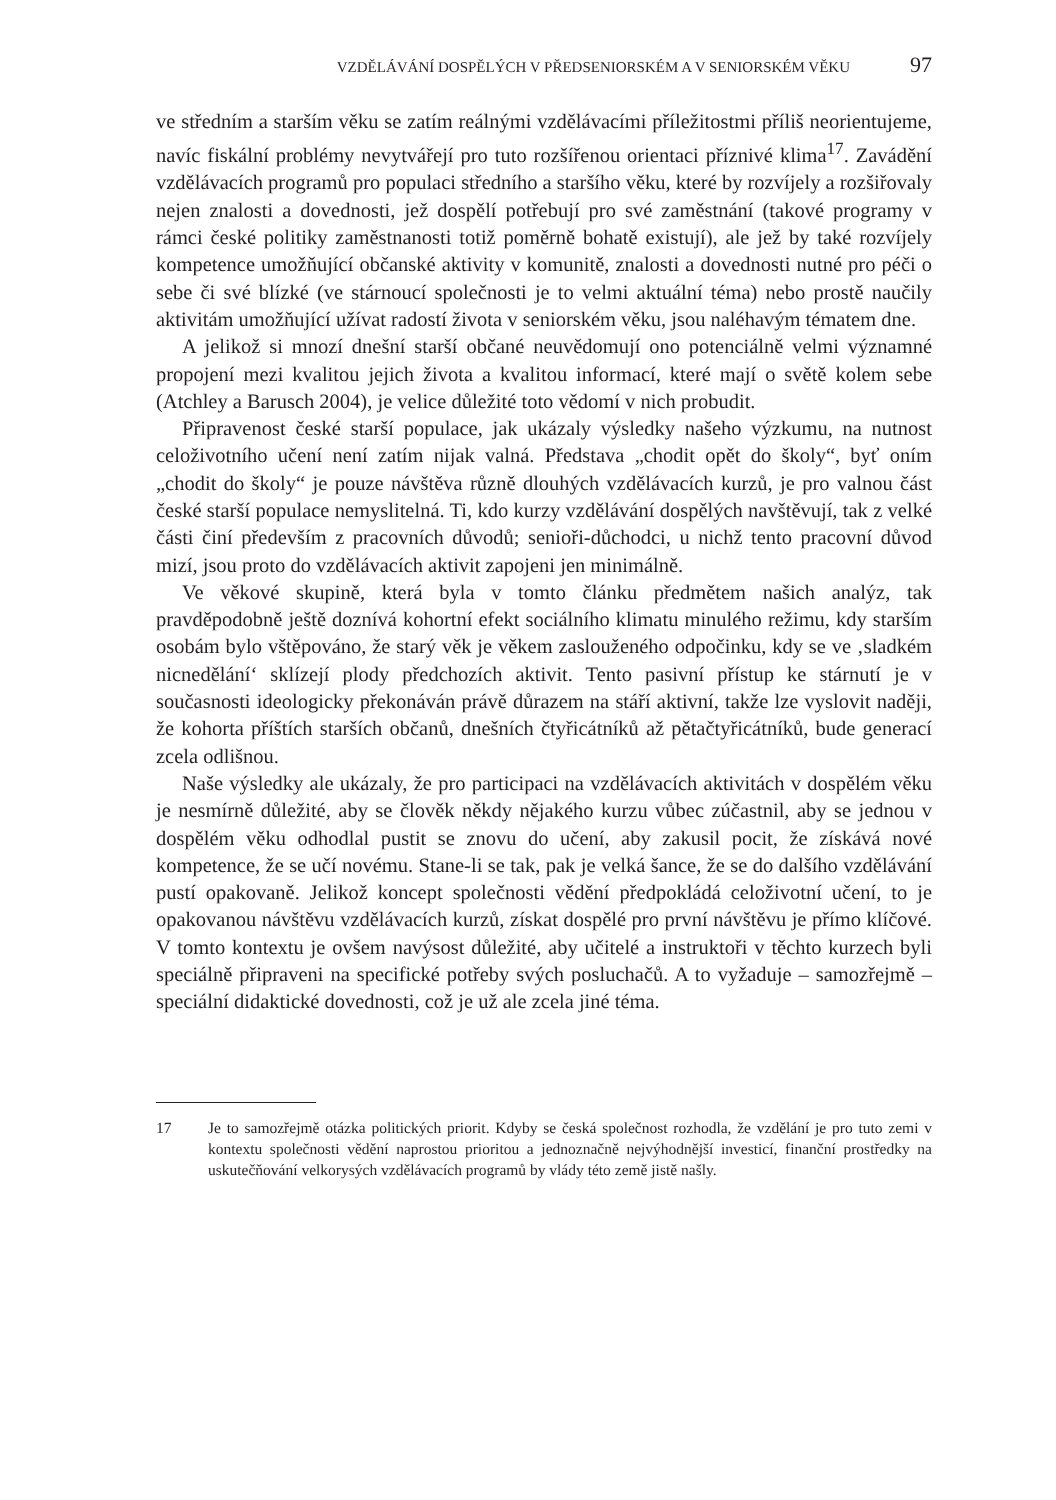VZDĚLÁVÁNÍ DOSPĚLÝCH V PŘEDSENIORSKÉM A V SENIORSKÉM VĚKU 97
ve středním a starším věku se zatím reálnými vzdělávacími příležitostmi příliš neorientujeme, navíc fiskální problémy nevytvářejí pro tuto rozšířenou orientaci příznivé klima<sup>17</sup>. Zavádění vzdělávacích programů pro populaci středního a staršího věku, které by rozvíjely a rozšiřovaly nejen znalosti a dovednosti, jež dospělí potřebují pro své zaměstnání (takové programy v rámci české politiky zaměstnanosti totiž poměrně bohatě existují), ale jež by také rozvíjely kompetence umožňující občanské aktivity v komunitě, znalosti a dovednosti nutné pro péči o sebe či své blízké (ve stárnoucí společnosti je to velmi aktuální téma) nebo prostě naučily aktivitám umožňující užívat radostí života v seniorském věku, jsou naléhavým tématem dne.
A jelikož si mnozí dnešní starší občané neuvědomují ono potenciálně velmi významné propojení mezi kvalitou jejich života a kvalitou informací, které mají o světě kolem sebe (Atchley a Barusch 2004), je velice důležité toto vědomí v nich probudit.
Připravenost české starší populace, jak ukázaly výsledky našeho výzkumu, na nutnost celoživotního učení není zatím nijak valná. Představa „chodit opět do školy“, byť oním „chodit do školy“ je pouze návštěva různě dlouhých vzdělávacích kurzů, je pro valnou část české starší populace nemyslitelná. Ti, kdo kurzy vzdělávání dospělých navštěvují, tak z velké části činí především z pracovních důvodů; senioři-důchodci, u nichž tento pracovní důvod mizí, jsou proto do vzdělávacích aktivit zapojeni jen minimálně.
Ve věkové skupině, která byla v tomto článku předmětem našich analýz, tak pravděpodobně ještě doznívá kohortní efekt sociálního klimatu minulého režimu, kdy starším osobám bylo vštěpováno, že starý věk je věkem zaslouženého odpočinku, kdy se ve ‚sladkém nicnedělání‘ sklízejí plody předchozích aktivit. Tento pasivní přístup ke stárnutí je v současnosti ideologicky překonáván právě důrazem na stáří aktivní, takže lze vyslovit naději, že kohorta příštích starších občanů, dnešních čtyřicátníků až pětačtyřicátníků, bude generací zcela odlišnou.
Naše výsledky ale ukázaly, že pro participaci na vzdělávacích aktivitách v dospělém věku je nesmírně důležité, aby se člověk někdy nějakého kurzu vůbec zúčastnil, aby se jednou v dospělém věku odhodlal pustit se znovu do učení, aby zakusil pocit, že získává nové kompetence, že se učí novému. Stane-li se tak, pak je velká šance, že se do dalšího vzdělávání pustí opakovaně. Jelikož koncept společnosti vědění předpokládá celoživotní učení, to je opakovanou návštěvu vzdělávacích kurzů, získat dospělé pro první návštěvu je přímo klíčové. V tomto kontextu je ovšem navýsost důležité, aby učitelé a instruktoři v těchto kurzech byli speciálně připraveni na specifické potřeby svých posluchačů. A to vyžaduje – samozřejmě – speciální didaktické dovednosti, což je už ale zcela jiné téma.
17 Je to samozřejmě otázka politických priorit. Kdyby se česká společnost rozhodla, že vzdělání je pro tuto zemi v kontextu společnosti vědění naprostou prioritou a jednoznačně nejvýhodnější investicí, finanční prostředky na uskutečňování velkorysých vzdělávacích programů by vlády této země jistě našly.